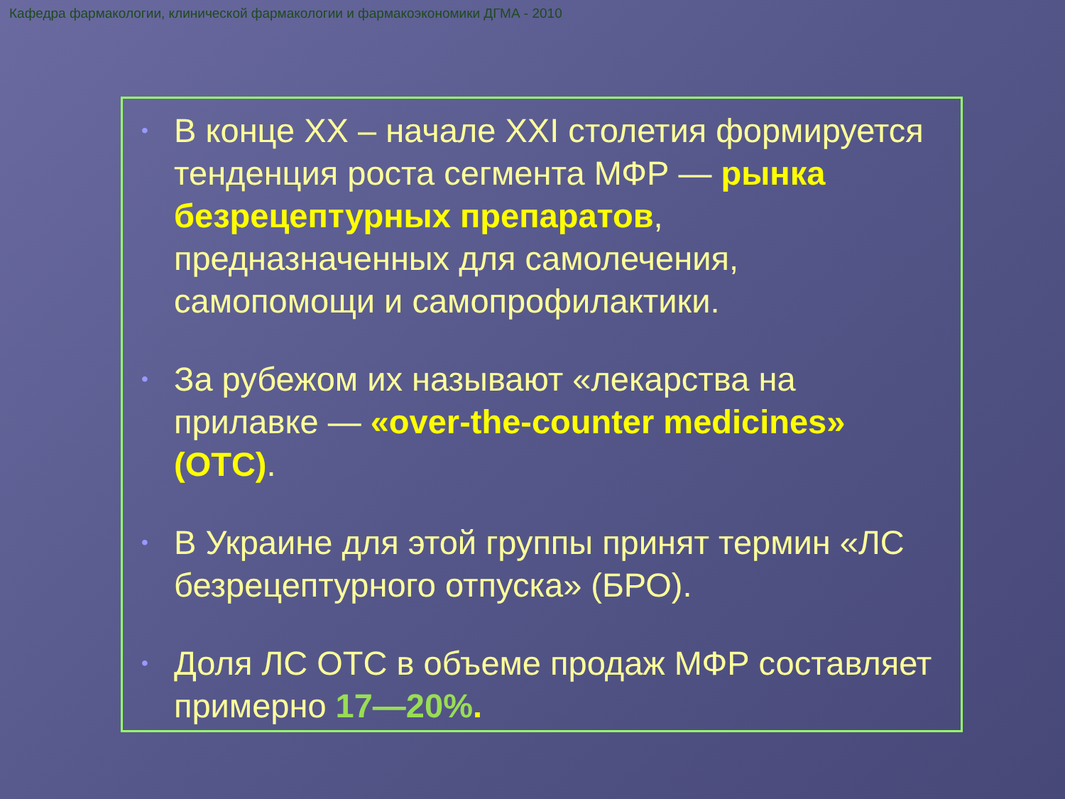Кафедра фармакологии, клинической фармакологии и фармакоэкономики ДГМА - 2010
•
В конце XX – начале XXI столетия формируется тенденция роста сегмента МФР — рынка безрецептурных препаратов, предназначенных для самолечения, самопомощи и самопрофилактики.
•
За рубежом их называют «лекарства на прилавке — «over-the-counter medicines» (ОТС).
•
В Украине для этой группы принят термин «ЛС безрецептурного отпуска» (БРО).
•
Доля ЛС ОТС в объеме продаж МФР составляет примерно 17—20%.